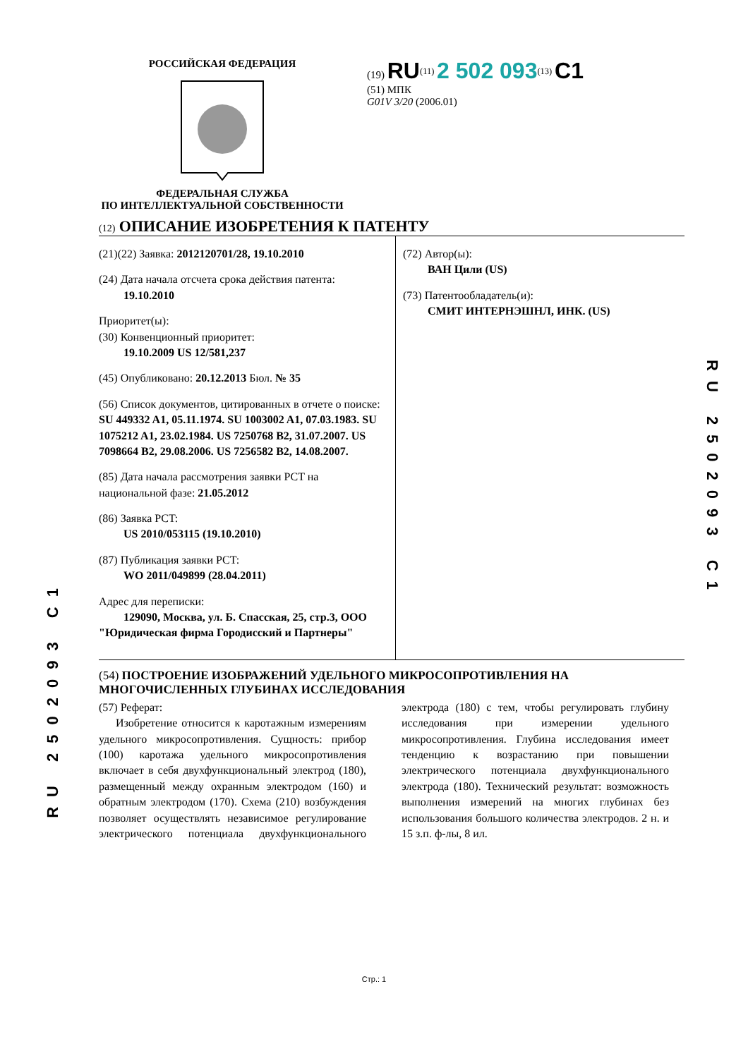РОССИЙСКАЯ ФЕДЕРАЦИЯ ФЕДЕРАЛЬНАЯ СЛУЖБА
ПО ИНТЕЛЛЕКТУАЛЬНОЙ СОБСТВЕННОСТИ
(19) RU<sup>(11)</sup> 2 502 093<sup>(13)</sup> C1
(51) МПК
G01V 3/20 (2006.01)
(12) ОПИСАНИЕ ИЗОБРЕТЕНИЯ К ПАТЕНТУ
(21)(22) Заявка: 2012120701/28, 19.10.2010
(24) Дата начала отсчета срока действия патента:
19.10.2010
Приоритет(ы):
(30) Конвенционный приоритет:
19.10.2009 US 12/581,237
(45) Опубликовано: 20.12.2013 Бюл. № 35
(56) Список документов, цитированных в отчете о поиске: SU 449332 A1, 05.11.1974. SU 1003002 A1, 07.03.1983. SU 1075212 A1, 23.02.1984. US 7250768 B2, 31.07.2007. US 7098664 B2, 29.08.2006. US 7256582 B2, 14.08.2007.
(85) Дата начала рассмотрения заявки PCT на национальной фазе: 21.05.2012
(86) Заявка PCT:
US 2010/053115 (19.10.2010)
(87) Публикация заявки PCT:
WO 2011/049899 (28.04.2011)
Адрес для переписки:
129090, Москва, ул. Б. Спасская, 25, стр.3, ООО "Юридическая фирма Городисский и Партнеры"
(72) Автор(ы):
ВАН Цили (US)
(73) Патентообладатель(и):
СМИТ ИНТЕРНЭШНЛ, ИНК. (US)
(54) ПОСТРОЕНИЕ ИЗОБРАЖЕНИЙ УДЕЛЬНОГО МИКРОСОПРОТИВЛЕНИЯ НА МНОГОЧИСЛЕННЫХ ГЛУБИНАХ ИССЛЕДОВАНИЯ
(57) Реферат:
Изобретение относится к каротажным измерениям удельного микросопротивления. Сущность: прибор (100) каротажа удельного микросопротивления включает в себя двухфункциональный электрод (180), размещенный между охранным электродом (160) и обратным электродом (170). Схема (210) возбуждения позволяет осуществлять независимое регулирование электрического потенциала двухфункционального электрода (180) с тем, чтобы регулировать глубину исследования при измерении удельного микросопротивления. Глубина исследования имеет тенденцию к возрастанию при повышении электрического потенциала двухфункционального электрода (180). Технический результат: возможность выполнения измерений на многих глубинах без использования большого количества электродов. 2 н. и 15 з.п. ф-лы, 8 ил.
RU 2502093 C1
RU 2502093 C1
Стр.: 1